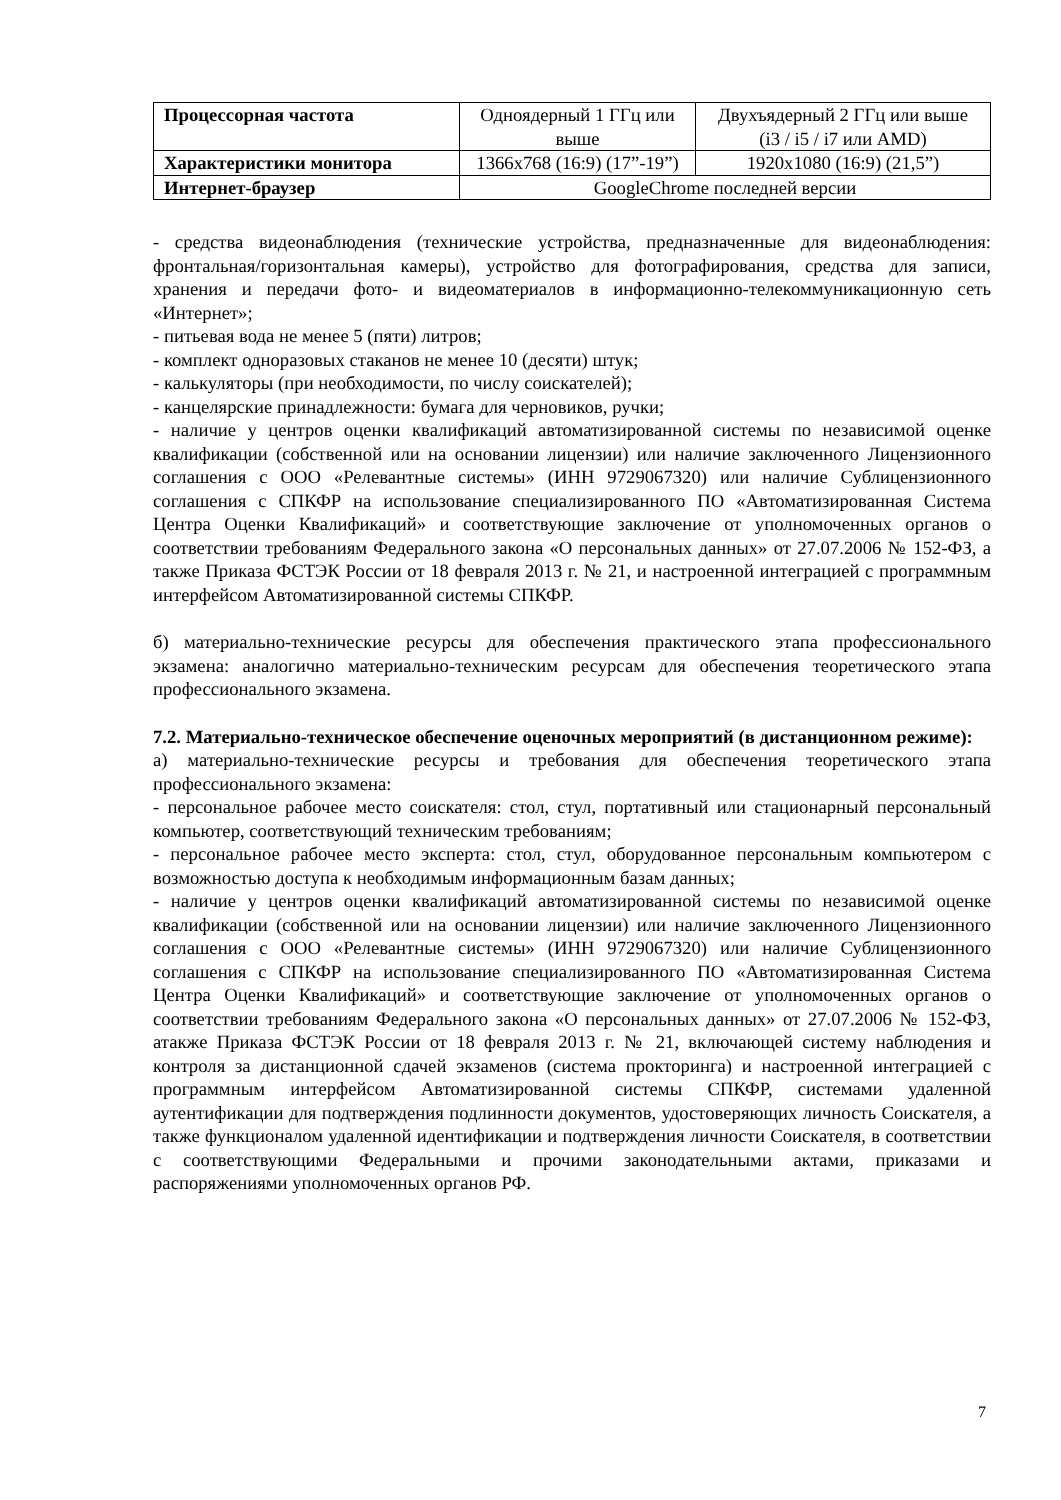| Процессорная частота | Одноядерный 1 ГГц или выше | Двухъядерный 2 ГГц или выше (i3 / i5 / i7 или AMD) |
| Характеристики монитора | 1366x768 (16:9) (17”-19”) | 1920x1080 (16:9) (21,5”) |
| Интернет-браузер | GoogleChrome последней версии | |
- средства видеонаблюдения (технические устройства, предназначенные для видеонаблюдения: фронтальная/горизонтальная камеры), устройство для фотографирования, средства для записи, хранения и передачи фото- и видеоматериалов в информационно-телекоммуникационную сеть «Интернет»;
- питьевая вода не менее 5 (пяти) литров;
- комплект одноразовых стаканов не менее 10 (десяти) штук;
- калькуляторы (при необходимости, по числу соискателей);
- канцелярские принадлежности: бумага для черновиков, ручки;
- наличие у центров оценки квалификаций автоматизированной системы по независимой оценке квалификации (собственной или на основании лицензии) или наличие заключенного Лицензионного соглашения с ООО «Релевантные системы» (ИНН 9729067320) или наличие Сублицензионного соглашения с СПКФР на использование специализированного ПО «Автоматизированная Система Центра Оценки Квалификаций» и соответствующие заключение от уполномоченных органов о соответствии требованиям Федерального закона «О персональных данных» от 27.07.2006 № 152-ФЗ, а также Приказа ФСТЭК России от 18 февраля 2013 г. № 21, и настроенной интеграцией с программным интерфейсом Автоматизированной системы СПКФР.
б) материально-технические ресурсы для обеспечения практического этапа профессионального экзамена: аналогично материально-техническим ресурсам для обеспечения теоретического этапа профессионального экзамена.
7.2. Материально-техническое обеспечение оценочных мероприятий (в дистанционном режиме):
а) материально-технические ресурсы и требования для обеспечения теоретического этапа профессионального экзамена:
- персональное рабочее место соискателя: стол, стул, портативный или стационарный персональный компьютер, соответствующий техническим требованиям;
- персональное рабочее место эксперта: стол, стул, оборудованное персональным компьютером с возможностью доступа к необходимым информационным базам данных;
- наличие у центров оценки квалификаций автоматизированной системы по независимой оценке квалификации (собственной или на основании лицензии) или наличие заключенного Лицензионного соглашения с ООО «Релевантные системы» (ИНН 9729067320) или наличие Сублицензионного соглашения с СПКФР на использование специализированного ПО «Автоматизированная Система Центра Оценки Квалификаций» и соответствующие заключение от уполномоченных органов о соответствии требованиям Федерального закона «О персональных данных» от 27.07.2006 № 152-ФЗ, атакже Приказа ФСТЭК России от 18 февраля 2013 г. № 21, включающей систему наблюдения и контроля за дистанционной сдачей экзаменов (система прокторинга) и настроенной интеграцией с программным интерфейсом Автоматизированной системы СПКФР, системами удаленной аутентификации для подтверждения подлинности документов, удостоверяющих личность Соискателя, а также функционалом удаленной идентификации и подтверждения личности Соискателя, в соответствии с соответствующими Федеральными и прочими законодательными актами, приказами и распоряжениями уполномоченных органов РФ.
7